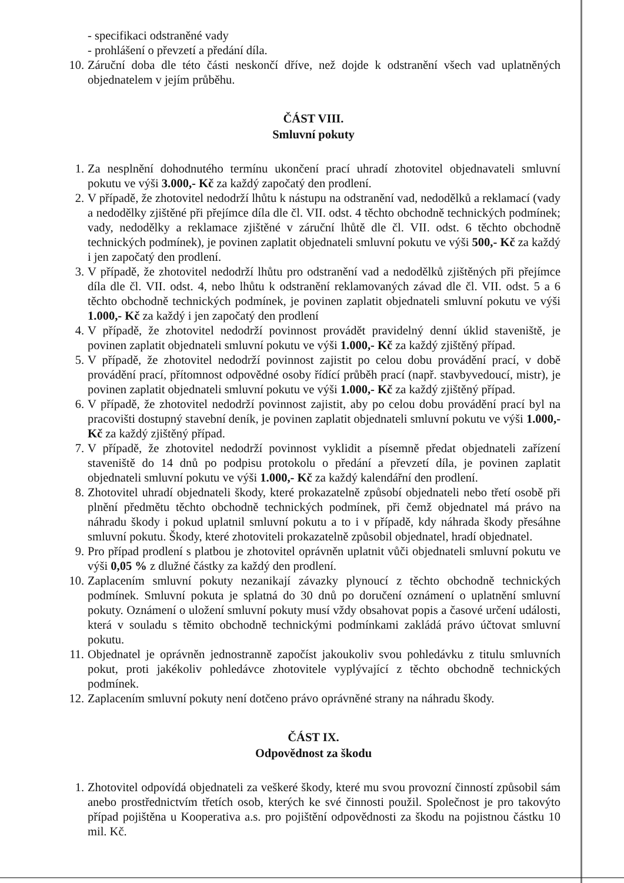- specifikaci odstraněné vady
- prohlášení o převzetí a předání díla.
10. Záruční doba dle této části neskončí dříve, než dojde k odstranění všech vad uplatněných objednatelem v jejím průběhu.
ČÁST VIII.
Smluvní pokuty
1. Za nesplnění dohodnutého termínu ukončení prací uhradí zhotovitel objednavateli smluvní pokutu ve výši 3.000,- Kč za každý započatý den prodlení.
2. V případě, že zhotovitel nedodrží lhůtu k nástupu na odstranění vad, nedodělků a reklamací (vady a nedodělky zjištěné při přejímce díla dle čl. VII. odst. 4 těchto obchodně technických podmínek; vady, nedodělky a reklamace zjištěné v záruční lhůtě dle čl. VII. odst. 6 těchto obchodně technických podmínek), je povinen zaplatit objednateli smluvní pokutu ve výši 500,- Kč za každý i jen započatý den prodlení.
3. V případě, že zhotovitel nedodrží lhůtu pro odstranění vad a nedodělků zjištěných při přejímce díla dle čl. VII. odst. 4, nebo lhůtu k odstranění reklamovaných závad dle čl. VII. odst. 5 a 6 těchto obchodně technických podmínek, je povinen zaplatit objednateli smluvní pokutu ve výši 1.000,- Kč za každý i jen započatý den prodlení
4. V případě, že zhotovitel nedodrží povinnost provádět pravidelný denní úklid staveniště, je povinen zaplatit objednateli smluvní pokutu ve výši 1.000,- Kč za každý zjištěný případ.
5. V případě, že zhotovitel nedodrží povinnost zajistit po celou dobu provádění prací, v době provádění prací, přítomnost odpovědné osoby řídící průběh prací (např. stavbyvedoucí, mistr), je povinen zaplatit objednateli smluvní pokutu ve výši 1.000,- Kč za každý zjištěný případ.
6. V případě, že zhotovitel nedodrží povinnost zajistit, aby po celou dobu provádění prací byl na pracovišti dostupný stavební deník, je povinen zaplatit objednateli smluvní pokutu ve výši 1.000,- Kč za každý zjištěný případ.
7. V případě, že zhotovitel nedodrží povinnost vyklidit a písemně předat objednateli zařízení staveniště do 14 dnů po podpisu protokolu o předání a převzetí díla, je povinen zaplatit objednateli smluvní pokutu ve výši 1.000,- Kč za každý kalendářní den prodlení.
8. Zhotovitel uhradí objednateli škody, které prokazatelně způsobí objednateli nebo třetí osobě při plnění předmětu těchto obchodně technických podmínek, při čemž objednatel má právo na náhradu škody i pokud uplatnil smluvní pokutu a to i v případě, kdy náhrada škody přesáhne smluvní pokutu. Škody, které zhotoviteli prokazatelně způsobil objednatel, hradí objednatel.
9. Pro případ prodlení s platbou je zhotovitel oprávněn uplatnit vůči objednateli smluvní pokutu ve výši 0,05 % z dlužné částky za každý den prodlení.
10. Zaplacením smluvní pokuty nezanikají závazky plynoucí z těchto obchodně technických podmínek. Smluvní pokuta je splatná do 30 dnů po doručení oznámení o uplatnění smluvní pokuty. Oznámení o uložení smluvní pokuty musí vždy obsahovat popis a časové určení události, která v souladu s těmito obchodně technickými podmínkami zakládá právo účtovat smluvní pokutu.
11. Objednatel je oprávněn jednostranně započíst jakoukoliv svou pohledávku z titulu smluvních pokut, proti jakékoliv pohledávce zhotovitele vyplývající z těchto obchodně technických podmínek.
12. Zaplacením smluvní pokuty není dotčeno právo oprávněné strany na náhradu škody.
ČÁST IX.
Odpovědnost za škodu
1. Zhotovitel odpovídá objednateli za veškeré škody, které mu svou provozní činností způsobil sám anebo prostřednictvím třetích osob, kterých ke své činnosti použil. Společnost je pro takovýto případ pojištěna u Kooperativa a.s. pro pojištění odpovědnosti za škodu na pojistnou částku 10 mil. Kč.